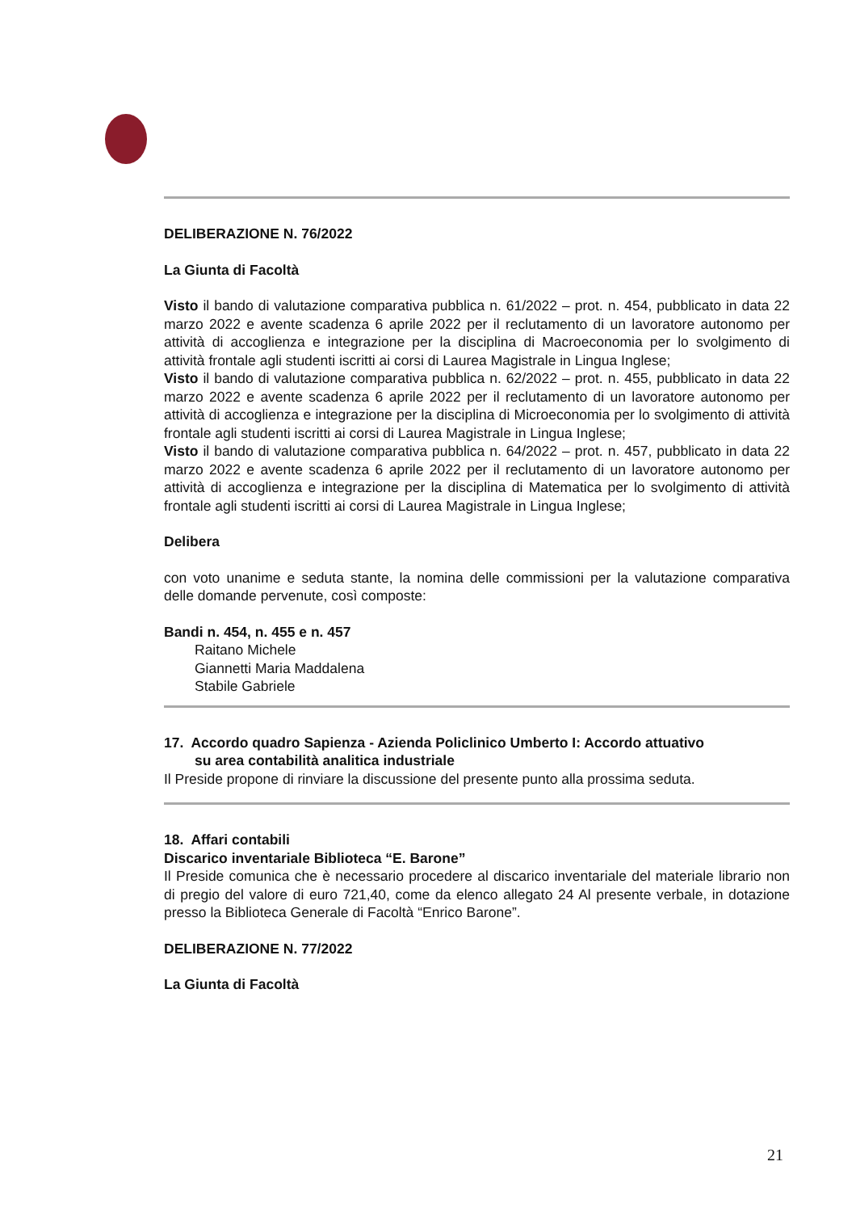DELIBERAZIONE N. 76/2022
La Giunta di Facoltà
Visto il bando di valutazione comparativa pubblica n. 61/2022 – prot. n. 454, pubblicato in data 22 marzo 2022 e avente scadenza 6 aprile 2022 per il reclutamento di un lavoratore autonomo per attività di accoglienza e integrazione per la disciplina di Macroeconomia per lo svolgimento di attività frontale agli studenti iscritti ai corsi di Laurea Magistrale in Lingua Inglese;
Visto il bando di valutazione comparativa pubblica n. 62/2022 – prot. n. 455, pubblicato in data 22 marzo 2022 e avente scadenza 6 aprile 2022 per il reclutamento di un lavoratore autonomo per attività di accoglienza e integrazione per la disciplina di Microeconomia per lo svolgimento di attività frontale agli studenti iscritti ai corsi di Laurea Magistrale in Lingua Inglese;
Visto il bando di valutazione comparativa pubblica n. 64/2022 – prot. n. 457, pubblicato in data 22 marzo 2022 e avente scadenza 6 aprile 2022 per il reclutamento di un lavoratore autonomo per attività di accoglienza e integrazione per la disciplina di Matematica per lo svolgimento di attività frontale agli studenti iscritti ai corsi di Laurea Magistrale in Lingua Inglese;
Delibera
con voto unanime e seduta stante, la nomina delle commissioni per la valutazione comparativa delle domande pervenute, così composte:
Bandi n. 454, n. 455 e n. 457
Raitano Michele
Giannetti Maria Maddalena
Stabile Gabriele
17. Accordo quadro Sapienza - Azienda Policlinico Umberto I: Accordo attuativo
su area contabilità analitica industriale
Il Preside propone di rinviare la discussione del presente punto alla prossima seduta.
18. Affari contabili
Discarico inventariale Biblioteca “E. Barone”
Il Preside comunica che è necessario procedere al discarico inventariale del materiale librario non di pregio del valore di euro 721,40, come da elenco allegato 24 Al presente verbale, in dotazione presso la Biblioteca Generale di Facoltà “Enrico Barone”.
DELIBERAZIONE N. 77/2022
La Giunta di Facoltà
21